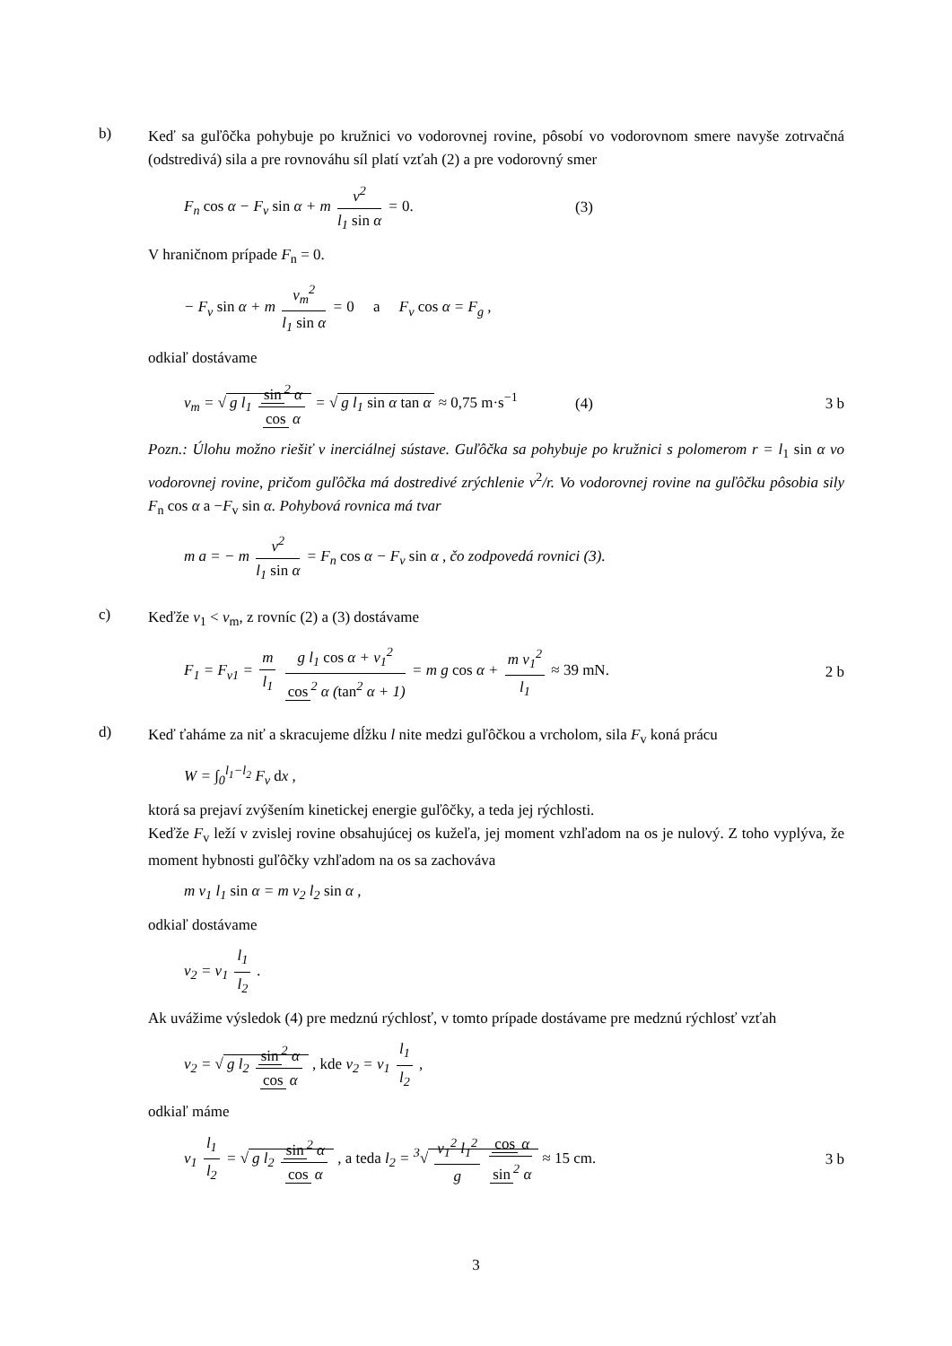b)
Keď sa guľôčka pohybuje po kružnici vo vodorovnej rovine, pôsobí vo vodorovnom smere navyše zotrvačná (odstredivá) sila a pre rovnováhu síl platí vzťah (2) a pre vodorovný smer
F<sub>n</sub> cos α − F<sub>v</sub> sin α + m v<sup>2</sup> l<sub>1</sub> sin α = 0.
(3)
V hraničnom prípade F<sub>n</sub> = 0.
− F<sub>v</sub> sin α + m v<sub>m</sub><sup>2</sup> l<sub>1</sub> sin α = 0 a F<sub>v</sub> cos α = F<sub>g</sub> ,
odkiaľ dostávame
v<sub>m</sub> = √ g l<sub>1</sub> sin<sup>2</sup> α cos α = √ g l<sub>1</sub> sin α tan α ≈ 0,75 m·s<sup>−1</sup>
(4) 3 b
Pozn.: Úlohu možno riešiť v inerciálnej sústave. Guľôčka sa pohybuje po kružnici s polomerom r = l<sub>1</sub> sin α vo vodorovnej rovine, pričom guľôčka má dostredivé zrýchlenie v<sup>2</sup>/r. Vo vodorovnej rovine na guľôčku pôsobia sily F<sub>n</sub> cos α a −F<sub>v</sub> sin α. Pohybová rovnica má tvar
m a = − m v<sup>2</sup> l<sub>1</sub> sin α = F<sub>n</sub> cos α − F<sub>v</sub> sin α , čo zodpovedá rovnici (3).
c)
Keďže v<sub>1</sub> < v<sub>m</sub>, z rovníc (2) a (3) dostávame
F<sub>1</sub> = F<sub>v1</sub> = m l<sub>1</sub> g l<sub>1</sub> cos α + v<sub>1</sub><sup>2</sup> cos<sup>2</sup> α (tan<sup>2</sup> α + 1) = m g cos α + m v<sub>1</sub><sup>2</sup> l<sub>1</sub> ≈ 39 mN.
2 b
d)
Keď ťaháme za niť a skracujeme dĺžku l nite medzi guľôčkou a vrcholom, sila F<sub>v</sub> koná prácu
W = ∫<sub>0</sub><sup>l<sub>1</sub>−l<sub>2</sub></sup> F<sub>v</sub> dx ,
ktorá sa prejaví zvýšením kinetickej energie guľôčky, a teda jej rýchlosti.
Keďže F<sub>v</sub> leží v zvislej rovine obsahujúcej os kužeľa, jej moment vzhľadom na os je nulový. Z toho vyplýva, že moment hybnosti guľôčky vzhľadom na os sa zachováva
m v<sub>1</sub> l<sub>1</sub> sin α = m v<sub>2</sub> l<sub>2</sub> sin α ,
odkiaľ dostávame
v<sub>2</sub> = v<sub>1</sub> l<sub>1</sub> l<sub>2</sub> .
Ak uvážime výsledok (4) pre medznú rýchlosť, v tomto prípade dostávame pre medznú rýchlosť vzťah
v<sub>2</sub> = √ g l<sub>2</sub> sin<sup>2</sup> α cos α , kde v<sub>2</sub> = v<sub>1</sub> l<sub>1</sub> l<sub>2</sub> ,
odkiaľ máme
v<sub>1</sub> l<sub>1</sub> l<sub>2</sub> = √ g l<sub>2</sub> sin<sup>2</sup> α cos α , a teda l<sub>2</sub> = <sup>3</sup>√ v<sub>1</sub><sup>2</sup> l<sub>1</sub><sup>2</sup> g cos α sin<sup>2</sup> α ≈ 15 cm.
3 b
3